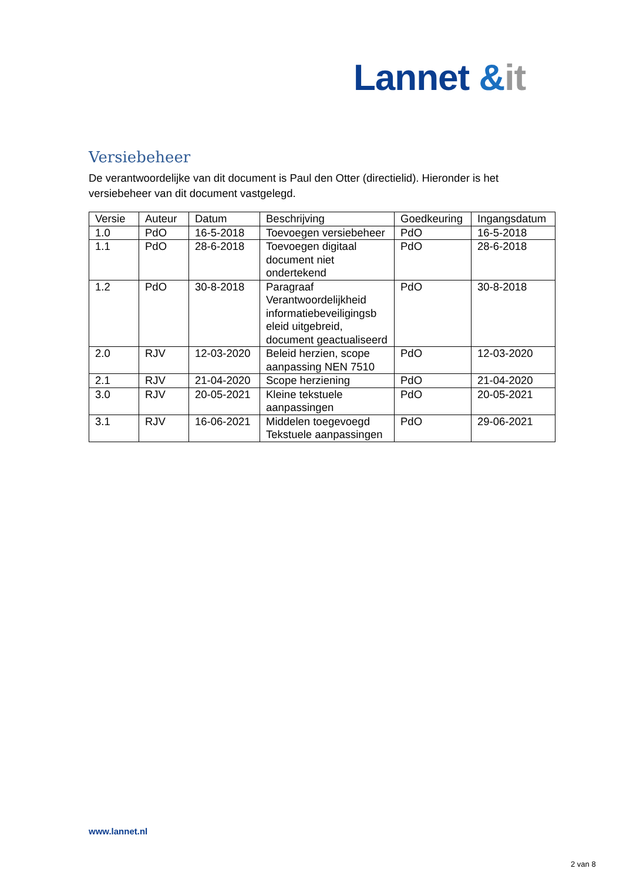Lannet &it
Versiebeheer
De verantwoordelijke van dit document is Paul den Otter (directielid). Hieronder is het versiebeheer van dit document vastgelegd.
| Versie | Auteur | Datum | Beschrijving | Goedkeuring | Ingangsdatum |
| --- | --- | --- | --- | --- | --- |
| 1.0 | PdO | 16-5-2018 | Toevoegen versiebeheer | PdO | 16-5-2018 |
| 1.1 | PdO | 28-6-2018 | Toevoegen digitaal document niet ondertekend | PdO | 28-6-2018 |
| 1.2 | PdO | 30-8-2018 | Paragraaf Verantwoordelijkheid informatiebeveiligingsb eleid uitgebreid, document geactualiseerd | PdO | 30-8-2018 |
| 2.0 | RJV | 12-03-2020 | Beleid herzien, scope aanpassing NEN 7510 | PdO | 12-03-2020 |
| 2.1 | RJV | 21-04-2020 | Scope herziening | PdO | 21-04-2020 |
| 3.0 | RJV | 20-05-2021 | Kleine tekstuele aanpassingen | PdO | 20-05-2021 |
| 3.1 | RJV | 16-06-2021 | Middelen toegevoegd Tekstuele aanpassingen | PdO | 29-06-2021 |
www.lannet.nl
2 van 8